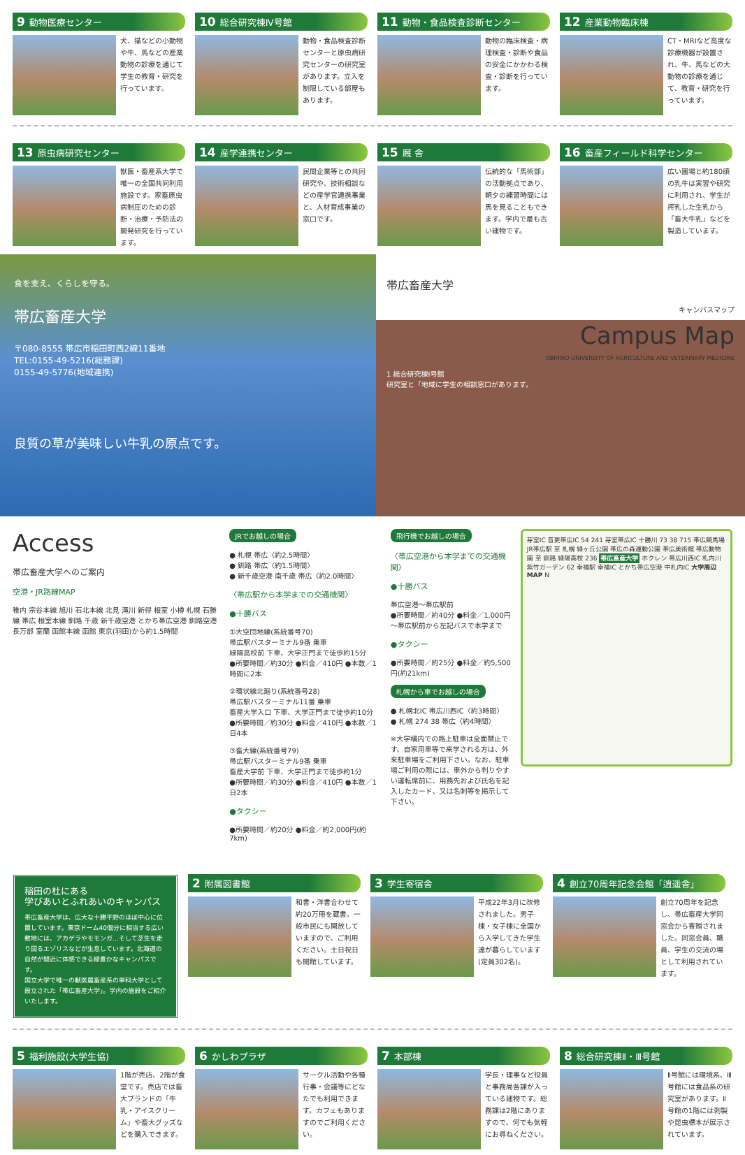9 動物医療センター
犬、猫などの小動物や牛、馬などの産業動物の診療を通じて学生の教育・研究を行っています。
10 総合研究棟Ⅳ号館
動物・食品検査診断センターと原虫病研究センターの研究室があります。立入を制限している部屋もあります。
11 動物・食品検査診断センター
動物の臨床検査・病理検査・診断や食品の安全にかかわる検査・診断を行っています。
12 産業動物臨床棟
CT・MRIなど高度な診療機器が設置され、牛、馬などの大動物の診療を通じて、教育・研究を行っています。
13 原虫病研究センター
獣医・畜産系大学で唯一の全国共同利用施設です。家畜原虫病制圧のための診断・治療・予防法の開発研究を行っています。
14 産学連携センター
民間企業等との共同研究や、技術相談などの産学官連携事業と、人材育成事業の窓口です。
15 厩 舎
伝統的な「馬術部」の活動拠点であり、朝夕の練習時間には馬を見ることもできます。学内で最も古い建物です。
16 畜産フィールド科学センター
広い圃場と約180頭の乳牛は実習や研究に利用され、学生が搾乳した生乳から「畜大牛乳」などを製造しています。
食を支え、くらしを守る。
帯広畜産大学
〒080-8555 帯広市稲田町西2線11番地
TEL:0155-49-5216(総務課)
0155-49-5776(地域連携)
良質の草が美味しい牛乳の原点です。
帯広畜産大学
キャンパスマップ
Campus Map
OBIHIRO UNIVERSITY OF AGRICULTURE AND VETERINARY MEDICINE
1 総合研究棟Ⅰ号館
研究室と「地域に学生の相談窓口があります。
Access
帯広畜産大学へのご案内
空港・JR路線MAP
稚内 宗谷本線 旭川 石北本線 北見 滝川 新得 根室 小樽 札幌 石勝線 帯広 根室本線 釧路 千歳 新千歳空港 とかち帯広空港 釧路空港 長万部 室蘭 函館本線 函館 東京(羽田)から約1.5時間
JRでお越しの場合
● 札幌 帯広〈約2.5時間〉
● 釧路 帯広〈約1.5時間〉
● 新千歳空港 南千歳 帯広〈約2.0時間〉
〈帯広駅から本学までの交通機関〉
●十勝バス
①大空団地線(系統番号70)
帯広駅バスターミナル9番 乗車
緑陽高校前 下車、大学正門まで徒歩約15分
●所要時間／約30分 ●料金／410円 ●本数／1時間に2本
②環状線北廻り(系統番号28)
帯広駅バスターミナル11番 乗車
畜産大学入口 下車、大学正門まで徒歩約10分
●所要時間／約30分 ●料金／410円 ●本数／1日4本
③畜大線(系統番号79)
帯広駅バスターミナル9番 乗車
畜産大学前 下車、大学正門まで徒歩約1分
●所要時間／約30分 ●料金／410円 ●本数／1日2本
●タクシー
●所要時間／約20分 ●料金／約2,000円(約7km)
飛行機でお越しの場合
〈帯広空港から本学までの交通機関〉
●十勝バス
帯広空港～帯広駅前
●所要時間／約40分 ●料金／1,000円
～帯広駅前から左記バスで本学まで
●タクシー
●所要時間／約25分 ●料金／約5,500円(約21km)
札幌から車でお越しの場合
● 札幌北IC 帯広川西IC〈約3時間〉
● 札幌 274 38 帯広〈約4時間〉
※大学構内での路上駐車は全面禁止です。自家用車等で来学される方は、外来駐車場をご利用下さい。なお、駐車場ご利用の際には、車外から判りやすい運転席前に、用務先および氏名を記入したカード、又は名刺等を掲示して下さい。
芽室IC 音更帯広IC 54 241 芽室帯広IC 十勝川 73 38 715 帯広競馬場 JR帯広駅 至 札幌 緑ヶ丘公園 帯広の森運動公園 帯広美術館 帯広動物園 至 釧路 緑陽高校 236 帯広畜産大学 ホクレン 帯広川西IC 札内川 紫竹ガーデン 62 幸福駅 幸福IC とかち帯広空港 中札内IC 大学周辺MAP N
稲田の杜にある
学びあいとふれあいのキャンパス
帯広畜産大学は、広大な十勝平野のほぼ中心に位置しています。東京ドーム40個分に相当する広い敷地には、アカゲラやモモンガ…そして芝生を走り回るエゾリスなどが生息しています。北海道の自然が間近に体感できる緑豊かなキャンパスです。
国立大学で唯一の獣医農畜産系の単科大学として設立された「帯広畜産大学」。学内の施設をご紹介いたします。
2 附属図書館
和書・洋書合わせて約20万冊を蔵書。一般市民にも開放していますので、ご利用ください。土日祝日も開館しています。
3 学生寄宿舎
平成22年3月に改修されました。男子棟・女子棟に全国から入学してきた学生達が暮らしています(定員302名)。
4 創立70周年記念会館「逍遥舎」
創立70周年を記念し、帯広畜産大学同窓会から寄贈されました。同窓会員、職員、学生の交流の場として利用されています。
5 福利施設(大学生協)
1階が売店、2階が食堂です。売店では畜大ブランドの「牛乳・アイスクリーム」や畜大グッズなどを購入できます。
6 かしわプラザ
サークル活動や各種行事・会議等にどなたでも利用できます。カフェもありますのでご利用ください。
7 本部棟
学長・理事など役員と事務局各課が入っている建物です。総務課は2階にありますので、何でも気軽にお尋ねください。
8 総合研究棟Ⅱ・Ⅲ号館
Ⅱ号館には環境系、Ⅲ号館には食品系の研究室があります。Ⅱ号館の1階には剥製や昆虫標本が展示されています。